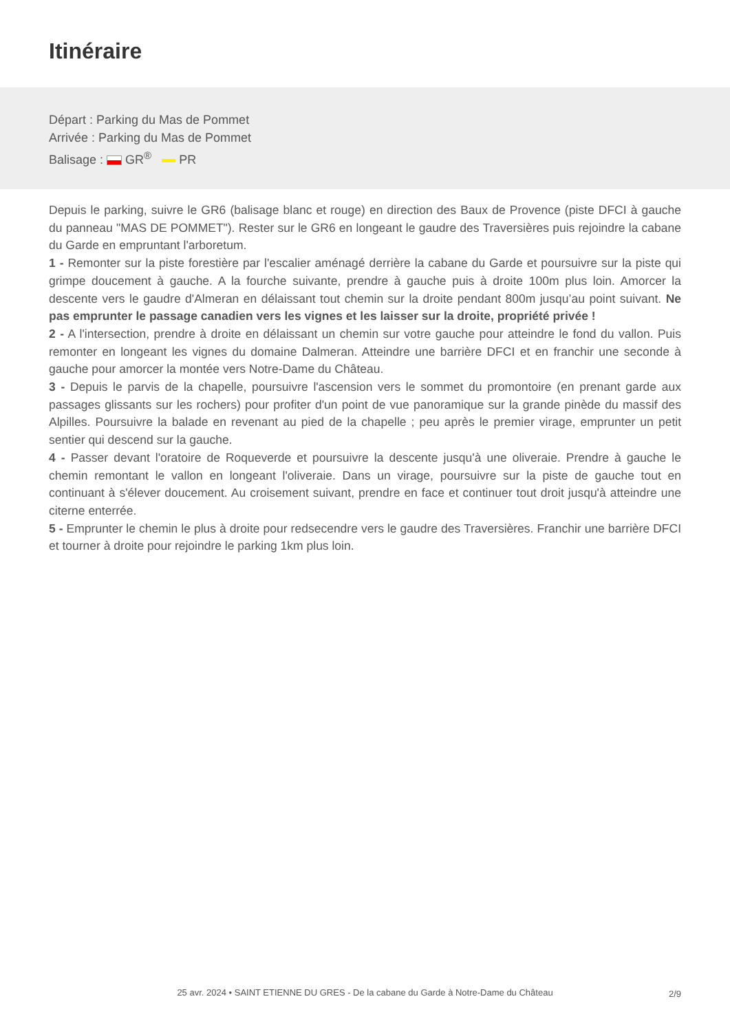Itinéraire
Départ : Parking du Mas de Pommet
Arrivée : Parking du Mas de Pommet
Balisage : GR<sup>®</sup> PR
Depuis le parking, suivre le GR6 (balisage blanc et rouge) en direction des Baux de Provence (piste DFCI à gauche du panneau "MAS DE POMMET"). Rester sur le GR6 en longeant le gaudre des Traversières puis rejoindre la cabane du Garde en empruntant l'arboretum.
1 - Remonter sur la piste forestière par l'escalier aménagé derrière la cabane du Garde et poursuivre sur la piste qui grimpe doucement à gauche. A la fourche suivante, prendre à gauche puis à droite 100m plus loin. Amorcer la descente vers le gaudre d'Almeran en délaissant tout chemin sur la droite pendant 800m jusqu’au point suivant. Ne pas emprunter le passage canadien vers les vignes et les laisser sur la droite, propriété privée !
2 - A l'intersection, prendre à droite en délaissant un chemin sur votre gauche pour atteindre le fond du vallon. Puis remonter en longeant les vignes du domaine Dalmeran. Atteindre une barrière DFCI et en franchir une seconde à gauche pour amorcer la montée vers Notre-Dame du Château.
3 - Depuis le parvis de la chapelle, poursuivre l'ascension vers le sommet du promontoire (en prenant garde aux passages glissants sur les rochers) pour profiter d'un point de vue panoramique sur la grande pinède du massif des Alpilles. Poursuivre la balade en revenant au pied de la chapelle ; peu après le premier virage, emprunter un petit sentier qui descend sur la gauche.
4 - Passer devant l'oratoire de Roqueverde et poursuivre la descente jusqu'à une oliveraie. Prendre à gauche le chemin remontant le vallon en longeant l'oliveraie. Dans un virage, poursuivre sur la piste de gauche tout en continuant à s'élever doucement. Au croisement suivant, prendre en face et continuer tout droit jusqu'à atteindre une citerne enterrée.
5 - Emprunter le chemin le plus à droite pour redsecendre vers le gaudre des Traversières. Franchir une barrière DFCI et tourner à droite pour rejoindre le parking 1km plus loin.
25 avr. 2024 • SAINT ETIENNE DU GRES - De la cabane du Garde à Notre-Dame du Château
2/9